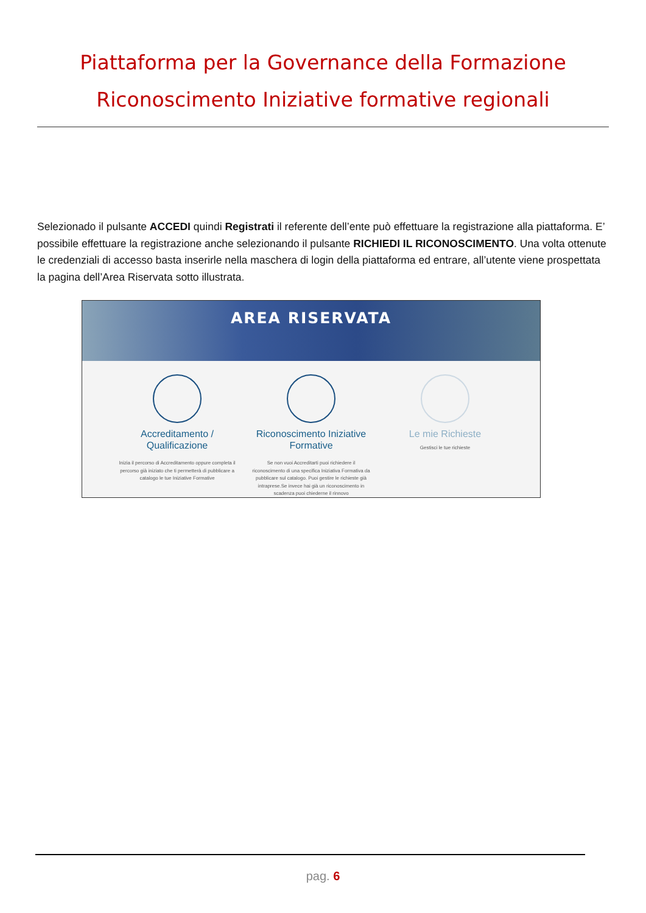Piattaforma per la Governance della Formazione
Riconoscimento Iniziative formative regionali
Selezionado il pulsante ACCEDI quindi Registrati il referente dell’ente può effettuare la registrazione alla piattaforma. E’ possibile effettuare la registrazione anche selezionando il pulsante RICHIEDI IL RICONOSCIMENTO. Una volta ottenute le credenziali di accesso basta inserirle nella maschera di login della piattaforma ed entrare, all’utente viene prospettata la pagina dell’Area Riservata sotto illustrata.
AREA RISERVATA
Accreditamento / Qualificazione
Inizia il percorso di Accreditamento oppure completa il percorso già iniziato che ti permetterà di pubblicare a catalogo le tue Iniziative Formative
Riconoscimento Iniziative Formative
Se non vuoi Accreditarti puoi richiedere il riconoscimento di una specifica Iniziativa Formativa da pubblicare sul catalogo. Puoi gestire le richieste già intraprese.Se invece hai già un riconoscimento in scadenza puoi chiederne il rinnovo
Le mie Richieste
Gestisci le tue richieste
pag. 6